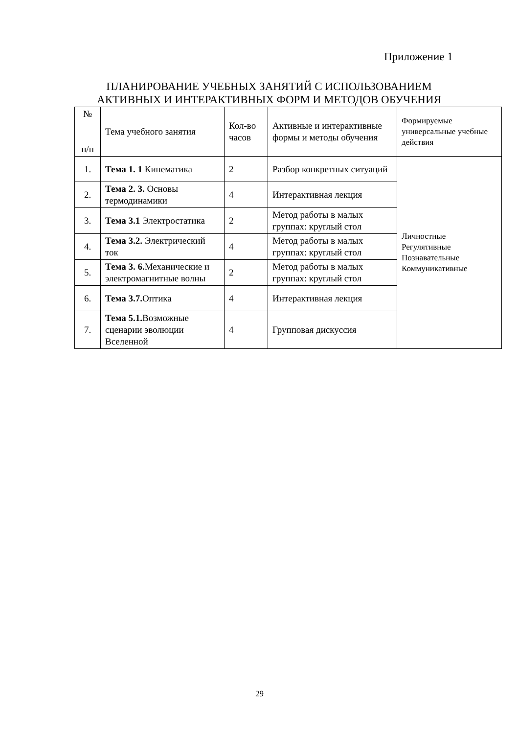Приложение 1
ПЛАНИРОВАНИЕ УЧЕБНЫХ ЗАНЯТИЙ С ИСПОЛЬЗОВАНИЕМ
АКТИВНЫХ И ИНТЕРАКТИВНЫХ ФОРМ И МЕТОДОВ ОБУЧЕНИЯ
| № п/п | Тема учебного занятия | Кол-во часов | Активные и интерактивные формы и методы обучения | Формируемые универсальные учебные действия |
| --- | --- | --- | --- | --- |
| 1. | Тема 1. 1 Кинематика | 2 | Разбор конкретных ситуаций | Личностные Регулятивные Познавательные Коммуникативные |
| 2. | Тема 2. 3. Основы термодинамики | 4 | Интерактивная лекция | |
| 3. | Тема 3.1 Электростатика | 2 | Метод работы в малых группах: круглый стол | |
| 4. | Тема 3.2. Электрический ток | 4 | Метод работы в малых группах: круглый стол | |
| 5. | Тема 3. 6. Механические и электромагнитные волны | 2 | Метод работы в малых группах: круглый стол | |
| 6. | Тема 3.7. Оптика | 4 | Интерактивная лекция | |
| 7. | Тема 5.1. Возможные сценарии эволюции Вселенной | 4 | Групповая дискуссия | |
29